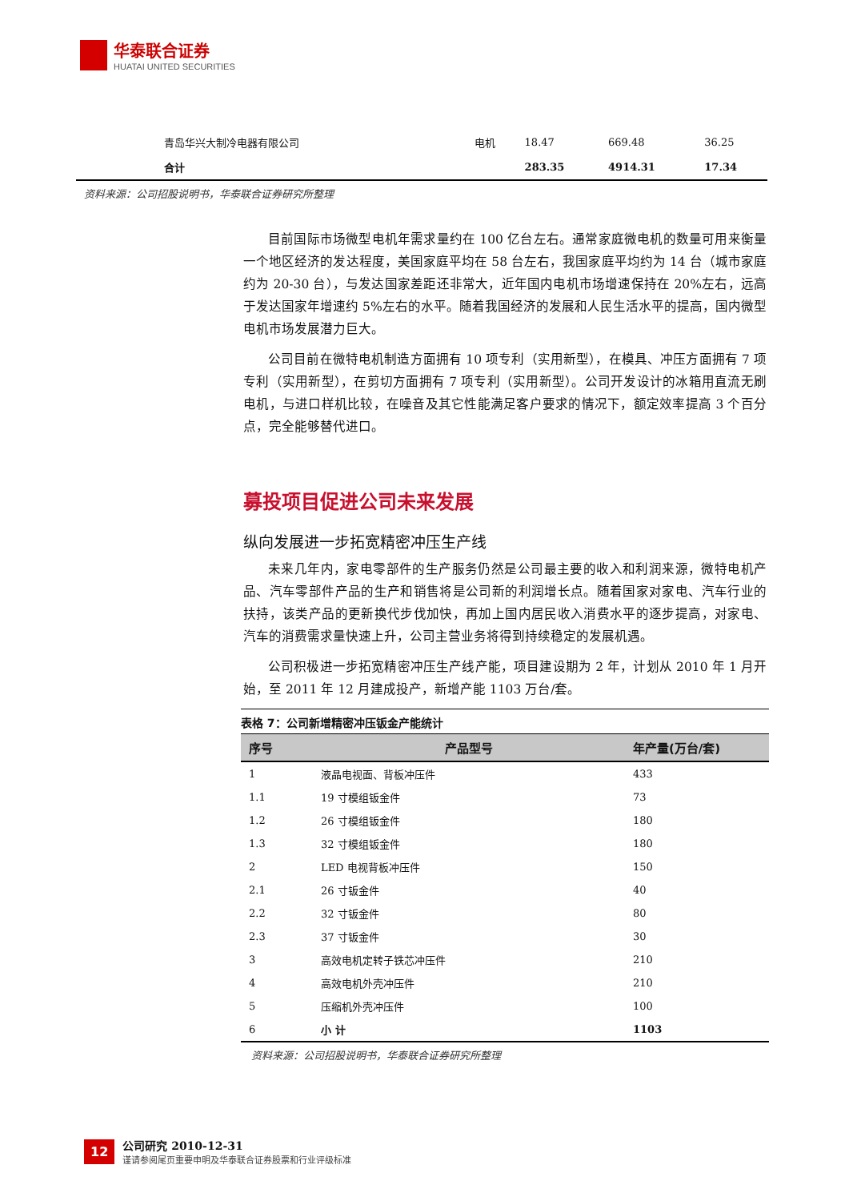华泰联合证券
HUATAI UNITED SECURITIES
| 青岛华兴大制冷电器有限公司 | 电机 | 18.47 | 669.48 | 36.25 |
| 合计 | | 283.35 | 4914.31 | 17.34 |
资料来源：公司招股说明书，华泰联合证券研究所整理
目前国际市场微型电机年需求量约在 100 亿台左右。通常家庭微电机的数量可用来衡量一个地区经济的发达程度，美国家庭平均在 58 台左右，我国家庭平均约为 14 台（城市家庭约为 20-30 台），与发达国家差距还非常大，近年国内电机市场增速保持在 20%左右，远高于发达国家年增速约 5%左右的水平。随着我国经济的发展和人民生活水平的提高，国内微型电机市场发展潜力巨大。
公司目前在微特电机制造方面拥有 10 项专利（实用新型），在模具、冲压方面拥有 7 项专利（实用新型），在剪切方面拥有 7 项专利（实用新型）。公司开发设计的冰箱用直流无刷电机，与进口样机比较，在噪音及其它性能满足客户要求的情况下，额定效率提高 3 个百分点，完全能够替代进口。
募投项目促进公司未来发展
纵向发展进一步拓宽精密冲压生产线
未来几年内，家电零部件的生产服务仍然是公司最主要的收入和利润来源，微特电机产品、汽车零部件产品的生产和销售将是公司新的利润增长点。随着国家对家电、汽车行业的扶持，该类产品的更新换代步伐加快，再加上国内居民收入消费水平的逐步提高，对家电、汽车的消费需求量快速上升，公司主营业务将得到持续稳定的发展机遇。
公司积极进一步拓宽精密冲压生产线产能，项目建设期为 2 年，计划从 2010 年 1 月开始，至 2011 年 12 月建成投产，新增产能 1103 万台/套。
表格 7：公司新增精密冲压钣金产能统计
| 序号 | 产品型号 | 年产量(万台/套) |
| --- | --- | --- |
| 1 | 液晶电视面、背板冲压件 | 433 |
| 1.1 | 19 寸模组钣金件 | 73 |
| 1.2 | 26 寸模组钣金件 | 180 |
| 1.3 | 32 寸模组钣金件 | 180 |
| 2 | LED 电视背板冲压件 | 150 |
| 2.1 | 26 寸钣金件 | 40 |
| 2.2 | 32 寸钣金件 | 80 |
| 2.3 | 37 寸钣金件 | 30 |
| 3 | 高效电机定转子铁芯冲压件 | 210 |
| 4 | 高效电机外壳冲压件 | 210 |
| 5 | 压缩机外壳冲压件 | 100 |
| 6 | 小 计 | 1103 |
资料来源：公司招股说明书，华泰联合证券研究所整理
12
公司研究 2010-12-31
谨请参阅尾页重要申明及华泰联合证券股票和行业评级标准